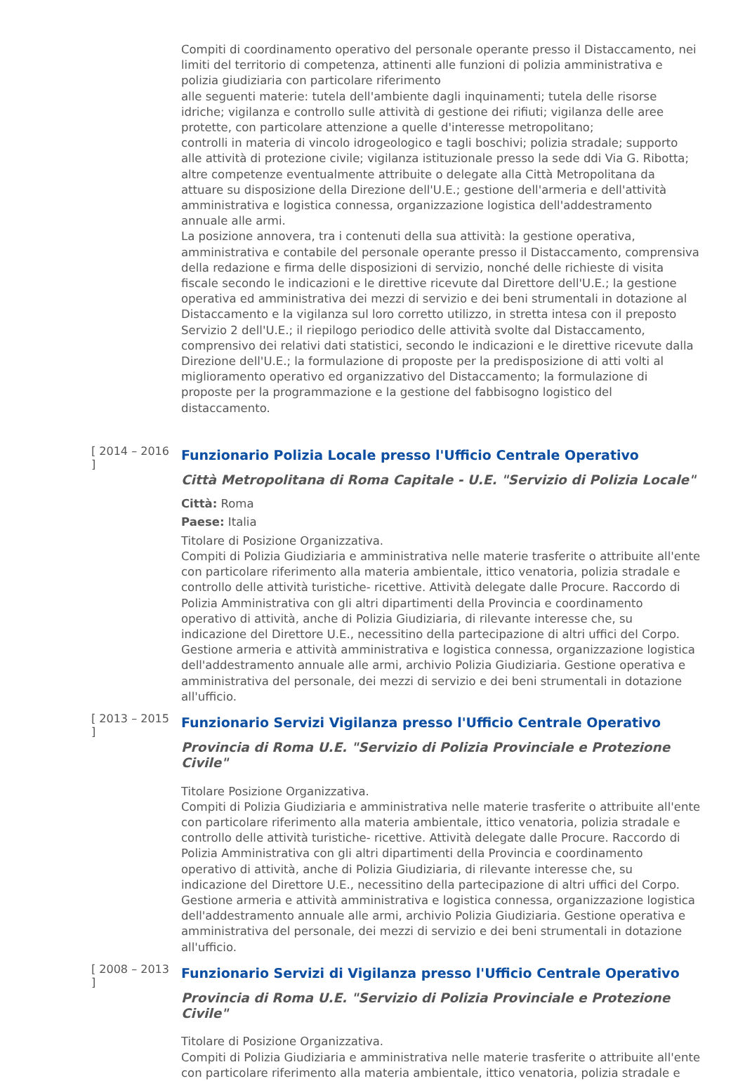Compiti di coordinamento operativo del personale operante presso il Distaccamento, nei limiti del territorio di competenza, attinenti alle funzioni di polizia amministrativa e polizia giudiziaria con particolare riferimento
alle seguenti materie: tutela dell'ambiente dagli inquinamenti; tutela delle risorse idriche; vigilanza e controllo sulle attività di gestione dei rifiuti; vigilanza delle aree protette, con particolare attenzione a quelle d'interesse metropolitano;
controlli in materia di vincolo idrogeologico e tagli boschivi; polizia stradale; supporto alle attività di protezione civile; vigilanza istituzionale presso la sede ddi Via G. Ribotta; altre competenze eventualmente attribuite o delegate alla Città Metropolitana da attuare su disposizione della Direzione dell'U.E.; gestione dell'armeria e dell'attività amministrativa e logistica connessa, organizzazione logistica dell'addestramento annuale alle armi.
La posizione annovera, tra i contenuti della sua attività: la gestione operativa, amministrativa e contabile del personale operante presso il Distaccamento, comprensiva della redazione e firma delle disposizioni di servizio, nonché delle richieste di visita fiscale secondo le indicazioni e le direttive ricevute dal Direttore dell'U.E.; la gestione operativa ed amministrativa dei mezzi di servizio e dei beni strumentali in dotazione al Distaccamento e la vigilanza sul loro corretto utilizzo, in stretta intesa con il preposto Servizio 2 dell'U.E.; il riepilogo periodico delle attività svolte dal Distaccamento, comprensivo dei relativi dati statistici, secondo le indicazioni e le direttive ricevute dalla Direzione dell'U.E.; la formulazione di proposte per la predisposizione di atti volti al miglioramento operativo ed organizzativo del Distaccamento; la formulazione di proposte per la programmazione e la gestione del fabbisogno logistico del distaccamento.
[ 2014 – 2016 ]
Funzionario Polizia Locale presso l'Ufficio Centrale Operativo
Città Metropolitana di Roma Capitale - U.E. "Servizio di Polizia Locale"
Città: Roma
Paese: Italia
Titolare di Posizione Organizzativa.
Compiti di Polizia Giudiziaria e amministrativa nelle materie trasferite o attribuite all'ente con particolare riferimento alla materia ambientale, ittico venatoria, polizia stradale e controllo delle attività turistiche- ricettive. Attività delegate dalle Procure. Raccordo di Polizia Amministrativa con gli altri dipartimenti della Provincia e coordinamento operativo di attività, anche di Polizia Giudiziaria, di rilevante interesse che, su indicazione del Direttore U.E., necessitino della partecipazione di altri uffici del Corpo. Gestione armeria e attività amministrativa e logistica connessa, organizzazione logistica dell'addestramento annuale alle armi, archivio Polizia Giudiziaria. Gestione operativa e amministrativa del personale, dei mezzi di servizio e dei beni strumentali in dotazione all'ufficio.
[ 2013 – 2015 ]
Funzionario Servizi Vigilanza presso l'Ufficio Centrale Operativo
Provincia di Roma U.E. "Servizio di Polizia Provinciale e Protezione Civile"
Titolare Posizione Organizzativa.
Compiti di Polizia Giudiziaria e amministrativa nelle materie trasferite o attribuite all'ente con particolare riferimento alla materia ambientale, ittico venatoria, polizia stradale e controllo delle attività turistiche- ricettive. Attività delegate dalle Procure. Raccordo di Polizia Amministrativa con gli altri dipartimenti della Provincia e coordinamento operativo di attività, anche di Polizia Giudiziaria, di rilevante interesse che, su indicazione del Direttore U.E., necessitino della partecipazione di altri uffici del Corpo. Gestione armeria e attività amministrativa e logistica connessa, organizzazione logistica dell'addestramento annuale alle armi, archivio Polizia Giudiziaria. Gestione operativa e amministrativa del personale, dei mezzi di servizio e dei beni strumentali in dotazione all'ufficio.
[ 2008 – 2013 ]
Funzionario Servizi di Vigilanza presso l'Ufficio Centrale Operativo
Provincia di Roma U.E. "Servizio di Polizia Provinciale e Protezione Civile"
Titolare di Posizione Organizzativa.
Compiti di Polizia Giudiziaria e amministrativa nelle materie trasferite o attribuite all'ente con particolare riferimento alla materia ambientale, ittico venatoria, polizia stradale e